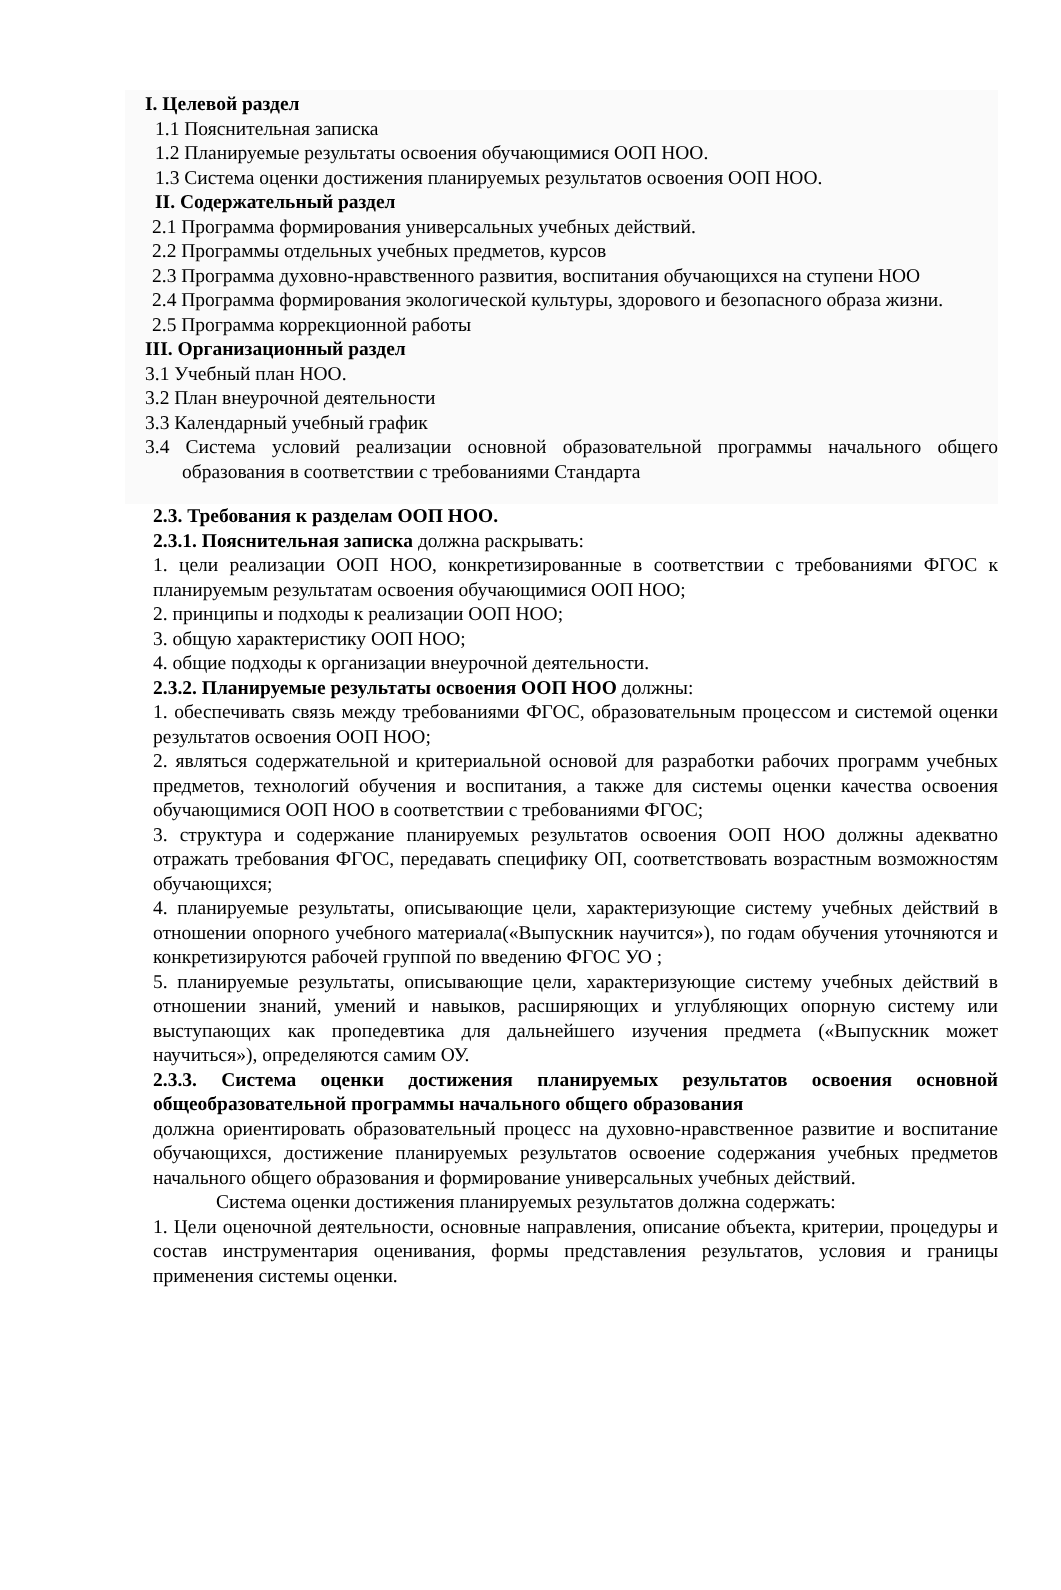I. Целевой раздел
1.1 Пояснительная записка
1.2 Планируемые результаты освоения обучающимися ООП НОО.
1.3 Система оценки достижения планируемых результатов освоения ООП НОО.
II. Содержательный раздел
2.1 Программа формирования универсальных учебных действий.
2.2 Программы отдельных учебных предметов, курсов
2.3 Программа духовно-нравственного развития, воспитания обучающихся на ступени НОО
2.4 Программа формирования экологической культуры, здорового и безопасного образа жизни.
2.5 Программа коррекционной работы
III. Организационный раздел
3.1 Учебный план НОО.
3.2 План внеурочной деятельности
3.3 Календарный учебный график
3.4 Система условий реализации основной образовательной программы начального общего образования в соответствии с требованиями Стандарта
2.3. Требования к разделам ООП НОО.
2.3.1. Пояснительная записка должна раскрывать:
1. цели реализации ООП НОО, конкретизированные в соответствии с требованиями ФГОС к планируемым результатам освоения обучающимися ООП НОО;
2. принципы и подходы к реализации ООП НОО;
3. общую характеристику ООП НОО;
4. общие подходы к организации внеурочной деятельности.
2.3.2. Планируемые результаты освоения ООП НОО должны:
1. обеспечивать связь между требованиями ФГОС, образовательным процессом и системой оценки результатов освоения ООП НОО;
2. являться содержательной и критериальной основой для разработки рабочих программ учебных предметов, технологий обучения и воспитания, а также для системы оценки качества освоения обучающимися ООП НОО в соответствии с требованиями ФГОС;
3. структура и содержание планируемых результатов освоения ООП НОО должны адекватно отражать требования ФГОС, передавать специфику ОП, соответствовать возрастным возможностям обучающихся;
4. планируемые результаты, описывающие цели, характеризующие систему учебных действий в отношении опорного учебного материала(«Выпускник научится»), по годам обучения уточняются и конкретизируются рабочей группой по введению ФГОС УО ;
5. планируемые результаты, описывающие цели, характеризующие систему учебных действий в отношении знаний, умений и навыков, расширяющих и углубляющих опорную систему или выступающих как пропедевтика для дальнейшего изучения предмета («Выпускник может научиться»), определяются самим ОУ.
2.3.3. Система оценки достижения планируемых результатов освоения основной общеобразовательной программы начального общего образования
должна ориентировать образовательный процесс на духовно-нравственное развитие и воспитание обучающихся, достижение планируемых результатов освоение содержания учебных предметов начального общего образования и формирование универсальных учебных действий.
Система оценки достижения планируемых результатов должна содержать:
1. Цели оценочной деятельности, основные направления, описание объекта, критерии, процедуры и состав инструментария оценивания, формы представления результатов, условия и границы применения системы оценки.